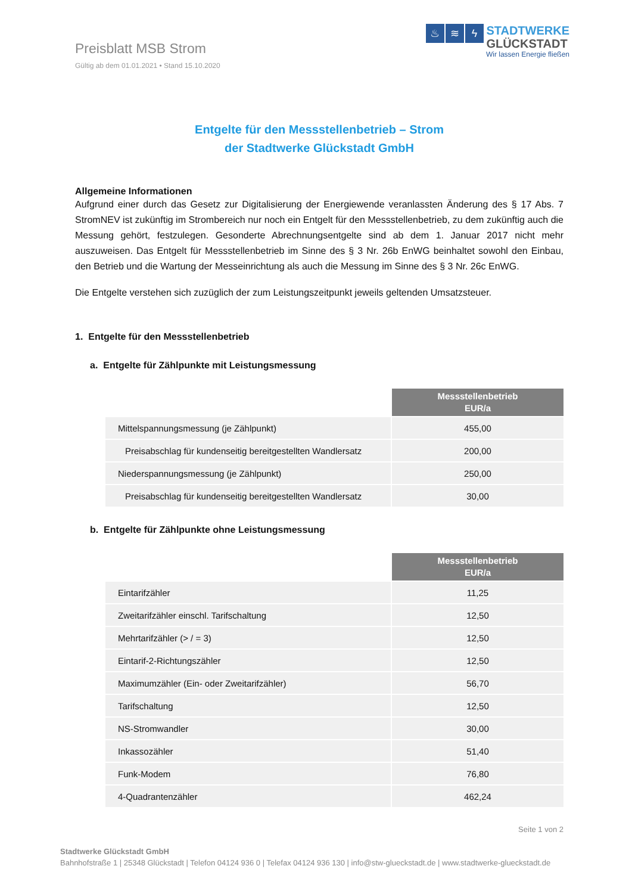Preisblatt MSB Strom
Gültig ab dem 01.01.2021 • Stand 15.10.2020
♨ ≋ ϟ
STADTWERKE
GLÜCKSTADT
Wir lassen Energie fließen
Entgelte für den Messstellenbetrieb – Strom
der Stadtwerke Glückstadt GmbH
Allgemeine Informationen
Aufgrund einer durch das Gesetz zur Digitalisierung der Energiewende veranlassten Änderung des § 17 Abs. 7 StromNEV ist zukünftig im Strombereich nur noch ein Entgelt für den Messstellenbetrieb, zu dem zukünftig auch die Messung gehört, festzulegen. Gesonderte Abrechnungsentgelte sind ab dem 1. Januar 2017 nicht mehr auszuweisen. Das Entgelt für Messstellenbetrieb im Sinne des § 3 Nr. 26b EnWG beinhaltet sowohl den Einbau, den Betrieb und die Wartung der Messeinrichtung als auch die Messung im Sinne des § 3 Nr. 26c EnWG.
Die Entgelte verstehen sich zuzüglich der zum Leistungszeitpunkt jeweils geltenden Umsatzsteuer.
1. Entgelte für den Messstellenbetrieb
a. Entgelte für Zählpunkte mit Leistungsmessung
| | Messstellenbetrieb EUR/a |
| Mittelspannungsmessung (je Zählpunkt) | 455,00 |
| Preisabschlag für kundenseitig bereitgestellten Wandlersatz | 200,00 |
| Niederspannungsmessung (je Zählpunkt) | 250,00 |
| Preisabschlag für kundenseitig bereitgestellten Wandlersatz | 30,00 |
b. Entgelte für Zählpunkte ohne Leistungsmessung
| | Messstellenbetrieb EUR/a |
| Eintarifzähler | 11,25 |
| Zweitarifzähler einschl. Tarifschaltung | 12,50 |
| Mehrtarifzähler (> / = 3) | 12,50 |
| Eintarif-2-Richtungszähler | 12,50 |
| Maximumzähler (Ein- oder Zweitarifzähler) | 56,70 |
| Tarifschaltung | 12,50 |
| NS-Stromwandler | 30,00 |
| Inkassozähler | 51,40 |
| Funk-Modem | 76,80 |
| 4-Quadrantenzähler | 462,24 |
Seite 1 von 2
Stadtwerke Glückstadt GmbH
Bahnhofstraße 1 | 25348 Glückstadt | Telefon 04124 936 0 | Telefax 04124 936 130 | info@stw-glueckstadt.de | www.stadtwerke-glueckstadt.de